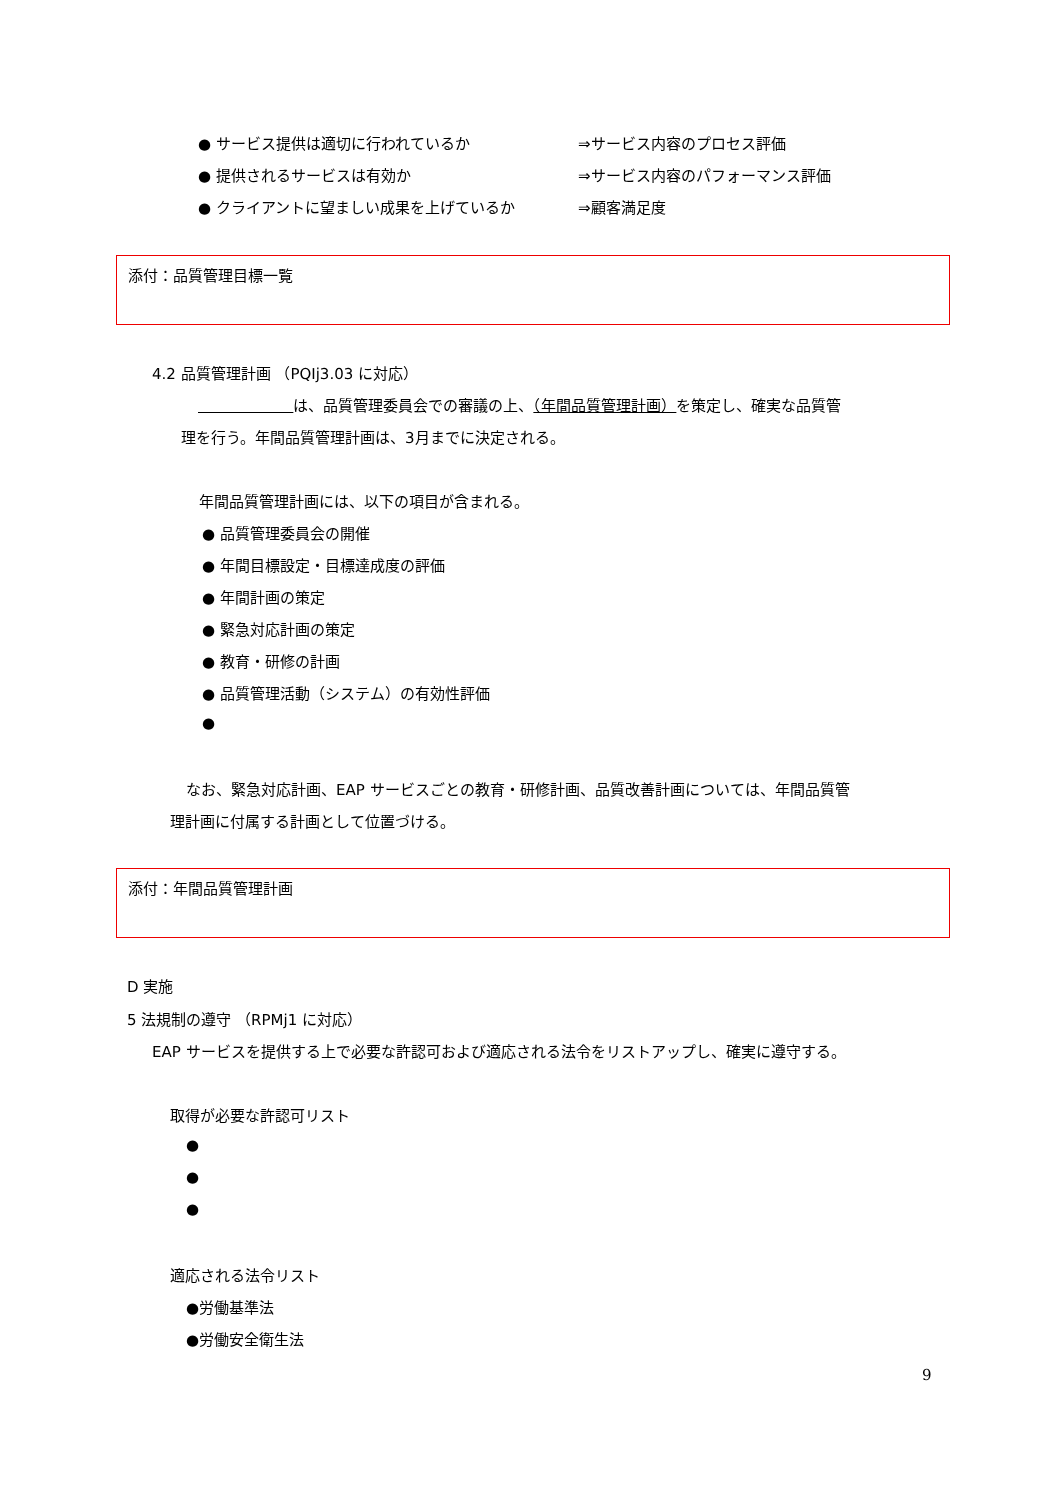● サービス提供は適切に行われているか ⇒サービス内容のプロセス評価
● 提供されるサービスは有効か ⇒サービス内容のパフォーマンス評価
● クライアントに望ましい成果を上げているか ⇒顧客満足度
添付：品質管理目標一覧
4.2 品質管理計画 （PQIj3.03 に対応）
は、品質管理委員会での審議の上、（年間品質管理計画）を策定し、確実な品質管
理を行う。年間品質管理計画は、3月までに決定される。
年間品質管理計画には、以下の項目が含まれる。
● 品質管理委員会の開催
● 年間目標設定・目標達成度の評価
● 年間計画の策定
● 緊急対応計画の策定
● 教育・研修の計画
● 品質管理活動（システム）の有効性評価
●
なお、緊急対応計画、EAP サービスごとの教育・研修計画、品質改善計画については、年間品質管
理計画に付属する計画として位置づける。
添付：年間品質管理計画
D 実施
5 法規制の遵守 （RPMj1 に対応）
EAP サービスを提供する上で必要な許認可および適応される法令をリストアップし、確実に遵守する。
取得が必要な許認可リスト
●
●
●
適応される法令リスト
●労働基準法
●労働安全衛生法
9